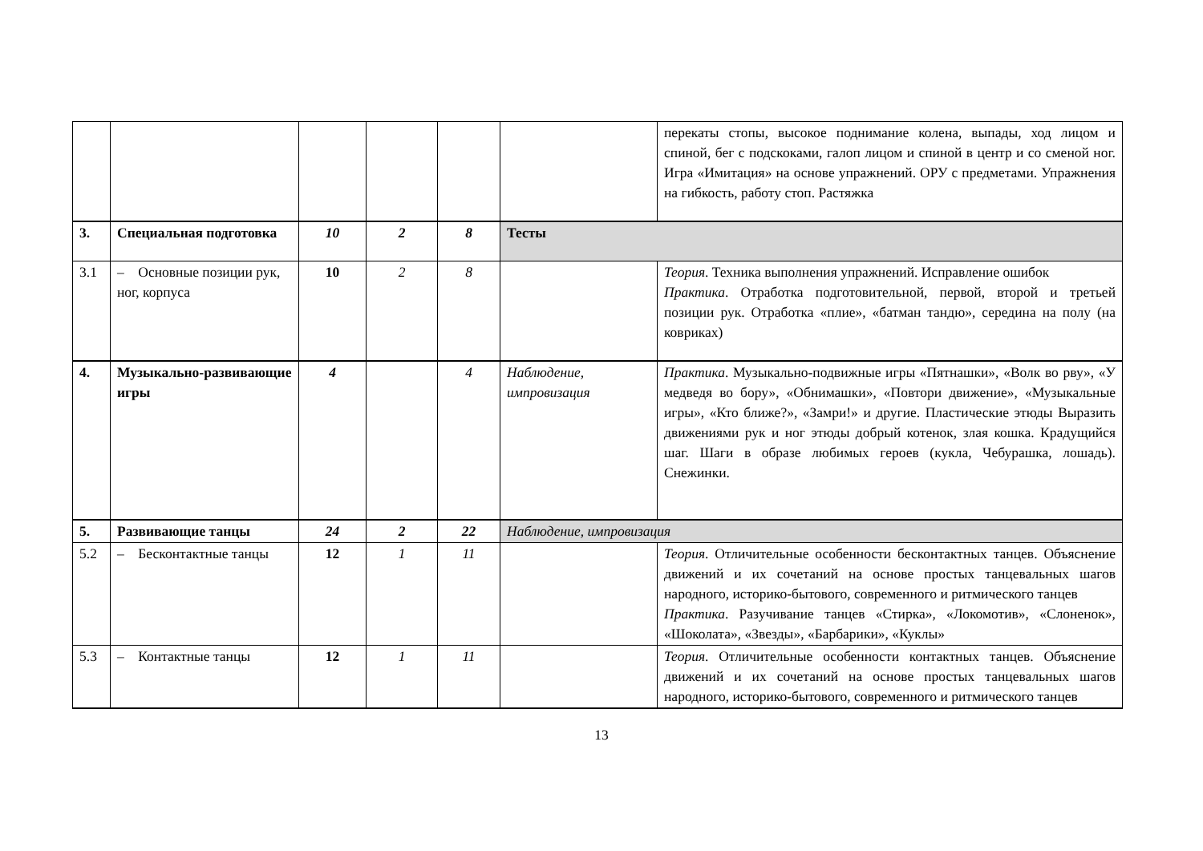| | | | | | | перекаты стопы, высокое поднимание колена, выпады, ход лицом и спиной, бег с подскоками, галоп лицом и спиной в центр и со сменой ног. Игра «Имитация» на основе упражнений. ОРУ с предметами. Упражнения на гибкость, работу стоп. Растяжка |
| 3. | Специальная подготовка | 10 | 2 | 8 | Тесты | |
| 3.1 | – Основные позиции рук, ног, корпуса | 10 | 2 | 8 | | Теория . Техника выполнения упражнений. Исправление ошибок Практика . Отработка подготовительной, первой, второй и третьей позиции рук. Отработка «плие», «батман тандю», середина на полу (на ковриках) |
| 4. | Музыкально-развивающие игры | 4 | | 4 | Наблюдение, импровизация | Практика . Музыкально-подвижные игры «Пятнашки», «Волк во рву», «У медведя во бору», «Обнимашки», «Повтори движение», «Музыкальные игры», «Кто ближе?», «Замри!» и другие. Пластические этюды Выразить движениями рук и ног этюды добрый котенок, злая кошка. Крадущийся шаг. Шаги в образе любимых героев (кукла, Чебурашка, лошадь). Снежинки. |
| 5. | Развивающие танцы | 24 | 2 | 22 | Наблюдение, импровизация | |
| 5.2 | – Бесконтактные танцы | 12 | 1 | 11 | | Теория . Отличительные особенности бесконтактных танцев. Объяснение движений и их сочетаний на основе простых танцевальных шагов народного, историко-бытового, современного и ритмического танцев Практика . Разучивание танцев «Стирка», «Локомотив», «Слоненок», «Шоколата», «Звезды», «Барбарики», «Куклы» |
| 5.3 | – Контактные танцы | 12 | 1 | 11 | | Теория . Отличительные особенности контактных танцев. Объяснение движений и их сочетаний на основе простых танцевальных шагов народного, историко-бытового, современного и ритмического танцев |
13